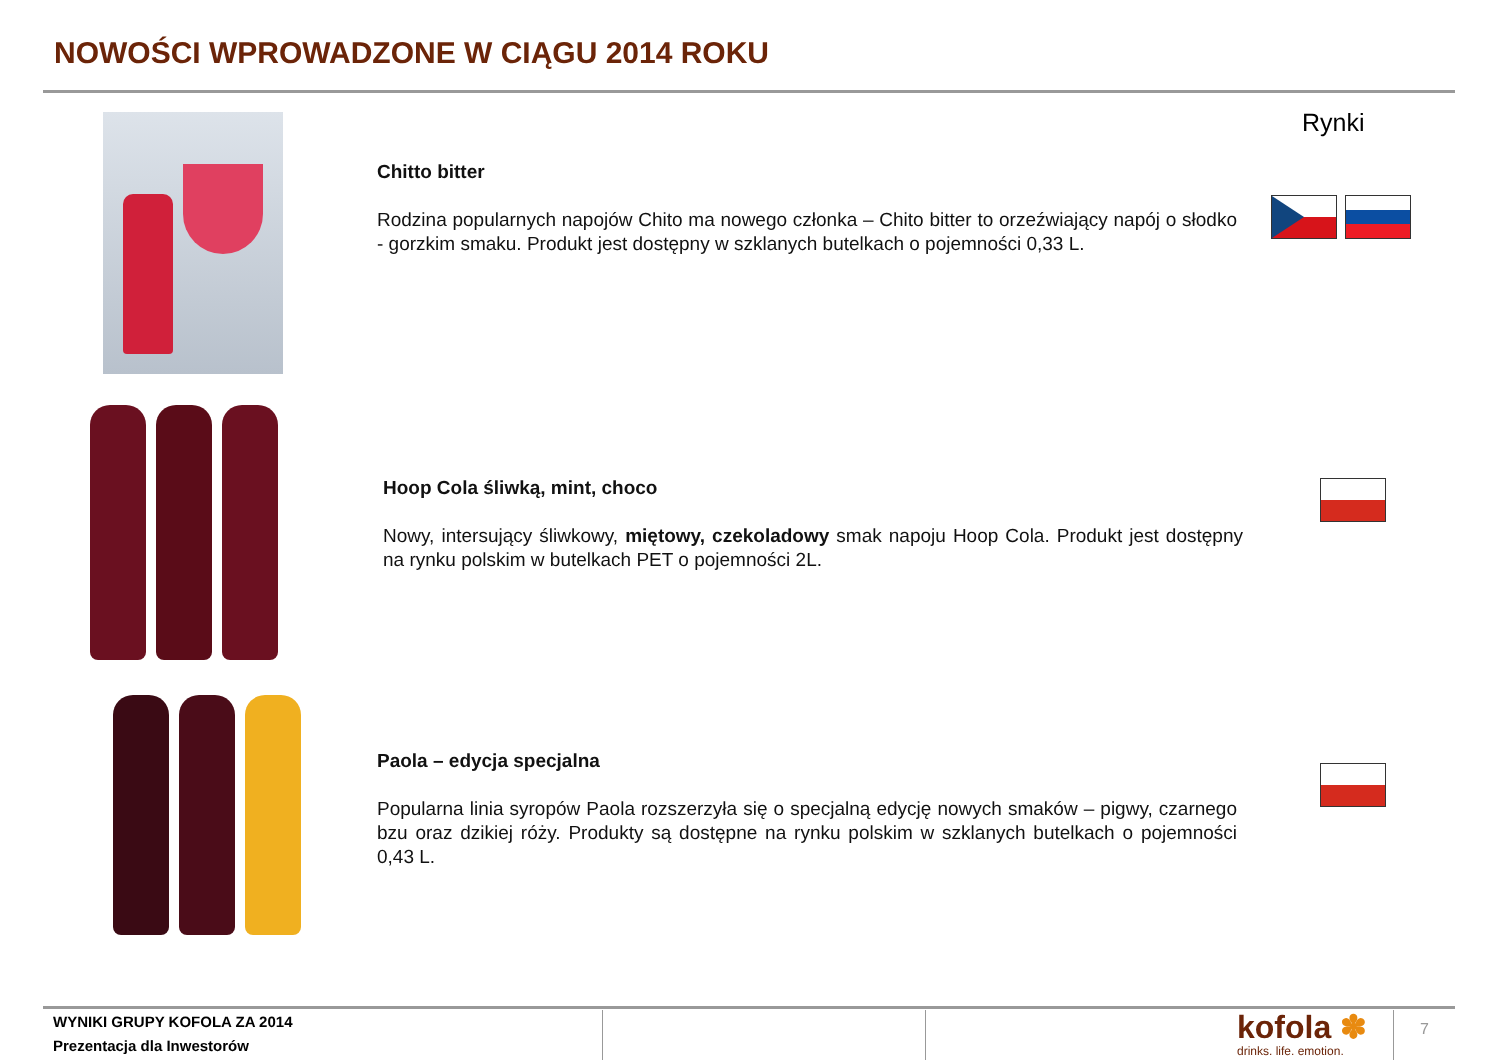NOWOŚCI WPROWADZONE W CIĄGU 2014 ROKU
Rynki
Chitto bitter
Rodzina popularnych napojów Chito ma nowego członka – Chito bitter to orzeźwiający napój o słodko - gorzkim smaku. Produkt jest dostępny w szklanych butelkach o pojemności 0,33 L.
Hoop Cola śliwką, mint, choco
Nowy, intersujący śliwkowy, miętowy, czekoladowy smak napoju Hoop Cola. Produkt jest dostępny na rynku polskim w butelkach PET o pojemności 2L.
Paola – edycja specjalna
Popularna linia syropów Paola rozszerzyła się o specjalną edycję nowych smaków – pigwy, czarnego bzu oraz dzikiej róży. Produkty są dostępne na rynku polskim w szklanych butelkach o pojemności 0,43 L.
WYNIKI GRUPY KOFOLA ZA 2014
Prezentacja dla Inwestorów
kofola ✽
drinks. life. emotion.
7